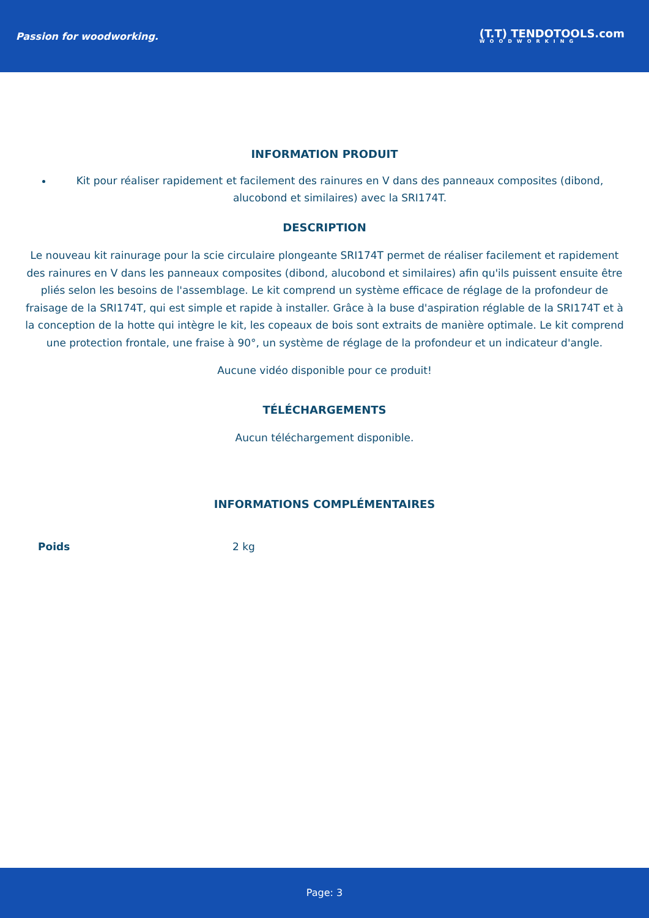Passion for woodworking.
(T.T) TENDOTOOLS.com
WOODWORKING
INFORMATION PRODUIT
Kit pour réaliser rapidement et facilement des rainures en V dans des panneaux composites (dibond, alucobond et similaires) avec la SRI174T.
DESCRIPTION
Le nouveau kit rainurage pour la scie circulaire plongeante SRI174T permet de réaliser facilement et rapidement des rainures en V dans les panneaux composites (dibond, alucobond et similaires) afin qu'ils puissent ensuite être pliés selon les besoins de l'assemblage. Le kit comprend un système efficace de réglage de la profondeur de fraisage de la SRI174T, qui est simple et rapide à installer. Grâce à la buse d'aspiration réglable de la SRI174T et à la conception de la hotte qui intègre le kit, les copeaux de bois sont extraits de manière optimale. Le kit comprend une protection frontale, une fraise à 90°, un système de réglage de la profondeur et un indicateur d'angle.
Aucune vidéo disponible pour ce produit!
TÉLÉCHARGEMENTS
Aucun téléchargement disponible.
INFORMATIONS COMPLÉMENTAIRES
| Poids | 2 kg |
Page: 3